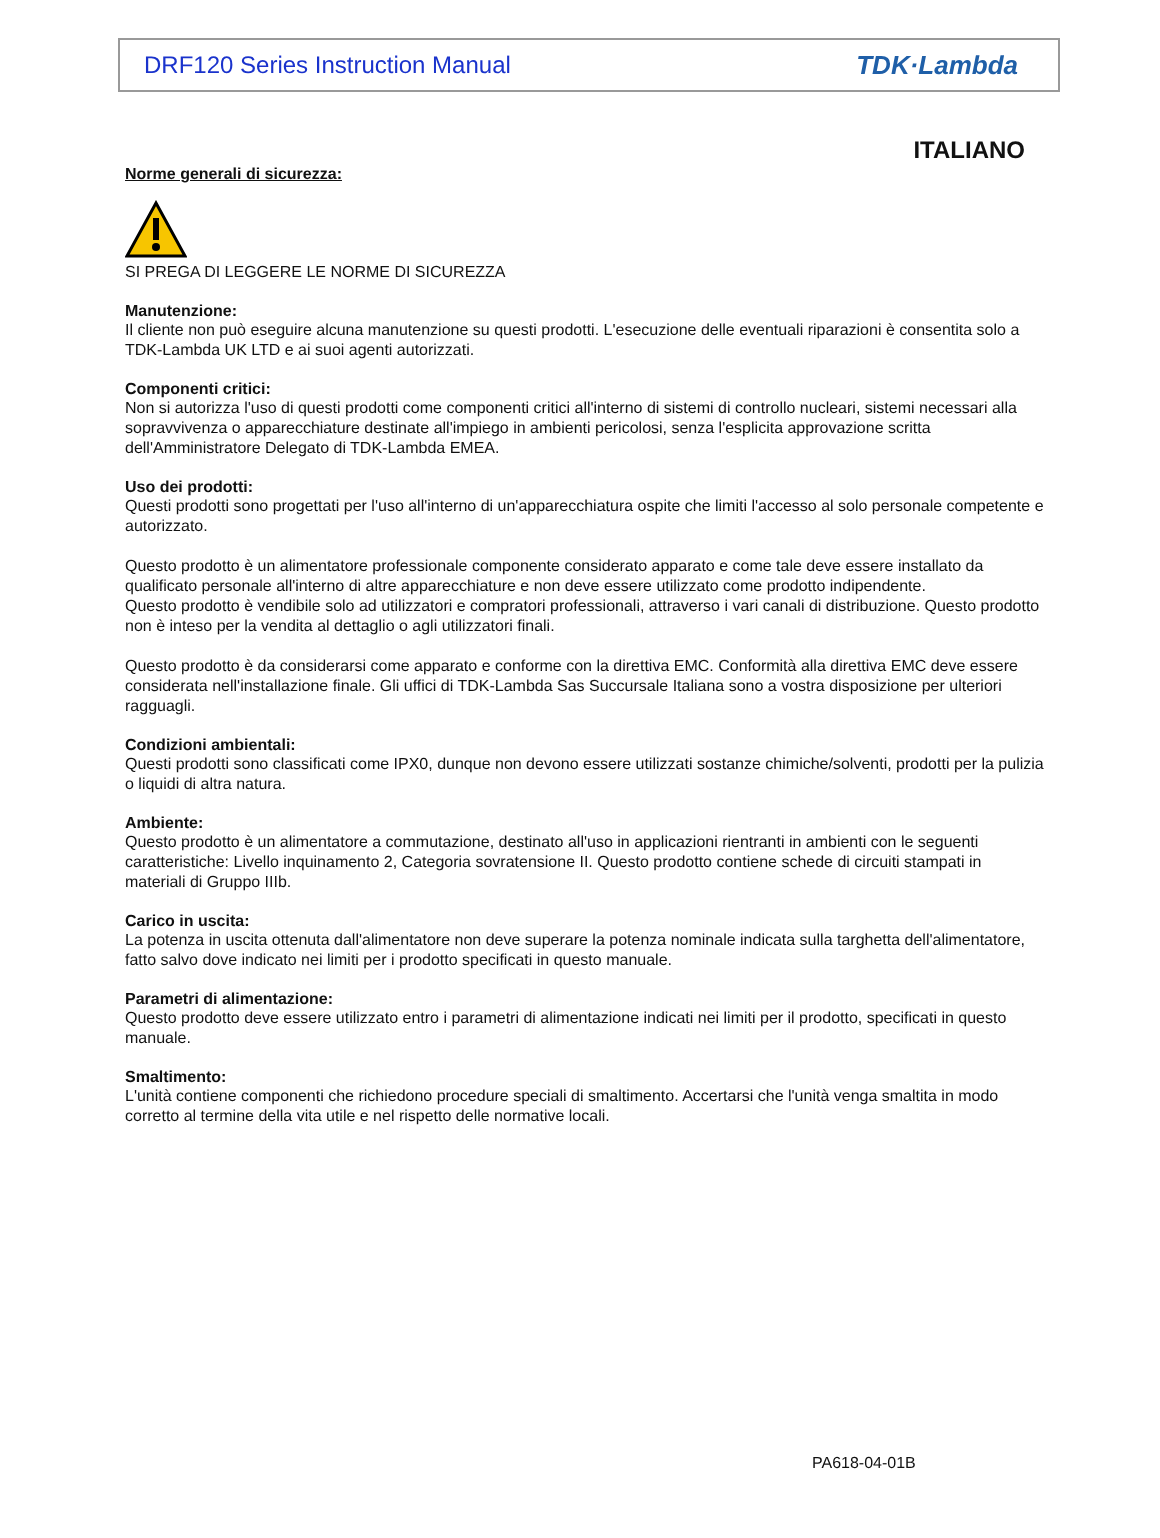DRF120 Series Instruction Manual TDK·Lambda
ITALIANO
Norme generali di sicurezza:
SI PREGA DI LEGGERE LE NORME DI SICUREZZA
Manutenzione:
Il cliente non può eseguire alcuna manutenzione su questi prodotti. L'esecuzione delle eventuali riparazioni è consentita solo a TDK-Lambda UK LTD e ai suoi agenti autorizzati.
Componenti critici:
Non si autorizza l'uso di questi prodotti come componenti critici all'interno di sistemi di controllo nucleari, sistemi necessari alla sopravvivenza o apparecchiature destinate all'impiego in ambienti pericolosi, senza l'esplicita approvazione scritta dell'Amministratore Delegato di TDK-Lambda EMEA.
Uso dei prodotti:
Questi prodotti sono progettati per l'uso all'interno di un'apparecchiatura ospite che limiti l'accesso al solo personale competente e autorizzato.
Questo prodotto è un alimentatore professionale componente considerato apparato e come tale deve essere installato da qualificato personale all'interno di altre apparecchiature e non deve essere utilizzato come prodotto indipendente.
Questo prodotto è vendibile solo ad utilizzatori e compratori professionali, attraverso i vari canali di distribuzione. Questo prodotto non è inteso per la vendita al dettaglio o agli utilizzatori finali.
Questo prodotto è da considerarsi come apparato e conforme con la direttiva EMC. Conformità alla direttiva EMC deve essere considerata nell'installazione finale. Gli uffici di TDK-Lambda Sas Succursale Italiana sono a vostra disposizione per ulteriori ragguagli.
Condizioni ambientali:
Questi prodotti sono classificati come IPX0, dunque non devono essere utilizzati sostanze chimiche/solventi, prodotti per la pulizia o liquidi di altra natura.
Ambiente:
Questo prodotto è un alimentatore a commutazione, destinato all'uso in applicazioni rientranti in ambienti con le seguenti caratteristiche: Livello inquinamento 2, Categoria sovratensione II. Questo prodotto contiene schede di circuiti stampati in materiali di Gruppo IIIb.
Carico in uscita:
La potenza in uscita ottenuta dall'alimentatore non deve superare la potenza nominale indicata sulla targhetta dell'alimentatore, fatto salvo dove indicato nei limiti per i prodotto specificati in questo manuale.
Parametri di alimentazione:
Questo prodotto deve essere utilizzato entro i parametri di alimentazione indicati nei limiti per il prodotto, specificati in questo manuale.
Smaltimento:
L'unità contiene componenti che richiedono procedure speciali di smaltimento. Accertarsi che l'unità venga smaltita in modo corretto al termine della vita utile e nel rispetto delle normative locali.
PA618-04-01B